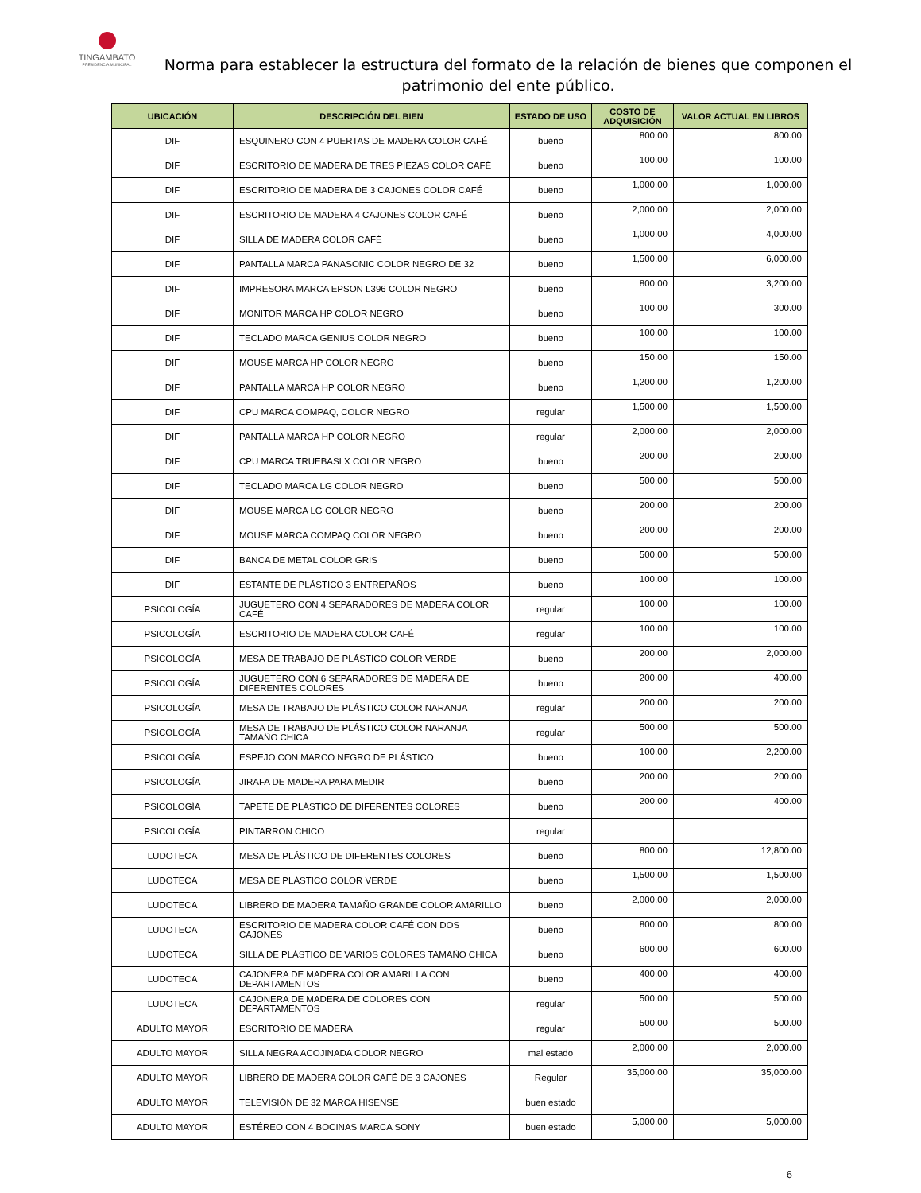TINGAMBATO
PRESIDENCIA MUNICIPAL
Norma para establecer la estructura del formato de la relación de bienes que componen el patrimonio del ente público.
| UBICACIÓN | DESCRIPCIÓN DEL BIEN | ESTADO DE USO | COSTO DE ADQUISICIÓN | VALOR ACTUAL EN LIBROS |
| --- | --- | --- | --- | --- |
| DIF | ESQUINERO CON 4 PUERTAS DE MADERA COLOR CAFÉ | bueno | 800.00 | 800.00 |
| DIF | ESCRITORIO DE MADERA DE TRES PIEZAS COLOR CAFÉ | bueno | 100.00 | 100.00 |
| DIF | ESCRITORIO DE MADERA DE 3 CAJONES COLOR CAFÉ | bueno | 1,000.00 | 1,000.00 |
| DIF | ESCRITORIO DE MADERA 4 CAJONES COLOR CAFÉ | bueno | 2,000.00 | 2,000.00 |
| DIF | SILLA DE MADERA COLOR CAFÉ | bueno | 1,000.00 | 4,000.00 |
| DIF | PANTALLA MARCA PANASONIC COLOR NEGRO DE 32 | bueno | 1,500.00 | 6,000.00 |
| DIF | IMPRESORA MARCA EPSON L396 COLOR NEGRO | bueno | 800.00 | 3,200.00 |
| DIF | MONITOR MARCA HP COLOR NEGRO | bueno | 100.00 | 300.00 |
| DIF | TECLADO MARCA GENIUS COLOR NEGRO | bueno | 100.00 | 100.00 |
| DIF | MOUSE MARCA HP COLOR NEGRO | bueno | 150.00 | 150.00 |
| DIF | PANTALLA MARCA HP COLOR NEGRO | bueno | 1,200.00 | 1,200.00 |
| DIF | CPU MARCA COMPAQ, COLOR NEGRO | regular | 1,500.00 | 1,500.00 |
| DIF | PANTALLA MARCA HP COLOR NEGRO | regular | 2,000.00 | 2,000.00 |
| DIF | CPU MARCA TRUEBASLX COLOR NEGRO | bueno | 200.00 | 200.00 |
| DIF | TECLADO MARCA LG COLOR NEGRO | bueno | 500.00 | 500.00 |
| DIF | MOUSE MARCA LG COLOR NEGRO | bueno | 200.00 | 200.00 |
| DIF | MOUSE MARCA COMPAQ COLOR NEGRO | bueno | 200.00 | 200.00 |
| DIF | BANCA DE METAL COLOR GRIS | bueno | 500.00 | 500.00 |
| DIF | ESTANTE DE PLÁSTICO 3 ENTREPAÑOS | bueno | 100.00 | 100.00 |
| PSICOLOGÍA | JUGUETERO CON 4 SEPARADORES DE MADERA COLOR CAFÉ | regular | 100.00 | 100.00 |
| PSICOLOGÍA | ESCRITORIO DE MADERA COLOR CAFÉ | regular | 100.00 | 100.00 |
| PSICOLOGÍA | MESA DE TRABAJO DE PLÁSTICO COLOR VERDE | bueno | 200.00 | 2,000.00 |
| PSICOLOGÍA | JUGUETERO CON 6 SEPARADORES DE MADERA DE DIFERENTES COLORES | bueno | 200.00 | 400.00 |
| PSICOLOGÍA | MESA DE TRABAJO DE PLÁSTICO COLOR NARANJA | regular | 200.00 | 200.00 |
| PSICOLOGÍA | MESA DE TRABAJO DE PLÁSTICO COLOR NARANJA TAMAÑO CHICA | regular | 500.00 | 500.00 |
| PSICOLOGÍA | ESPEJO CON MARCO NEGRO DE PLÁSTICO | bueno | 100.00 | 2,200.00 |
| PSICOLOGÍA | JIRAFA DE MADERA PARA MEDIR | bueno | 200.00 | 200.00 |
| PSICOLOGÍA | TAPETE DE PLÁSTICO DE DIFERENTES COLORES | bueno | 200.00 | 400.00 |
| PSICOLOGÍA | PINTARRON CHICO | regular | | |
| LUDOTECA | MESA DE PLÁSTICO DE DIFERENTES COLORES | bueno | 800.00 | 12,800.00 |
| LUDOTECA | MESA DE PLÁSTICO COLOR VERDE | bueno | 1,500.00 | 1,500.00 |
| LUDOTECA | LIBRERO DE MADERA TAMAÑO GRANDE COLOR AMARILLO | bueno | 2,000.00 | 2,000.00 |
| LUDOTECA | ESCRITORIO DE MADERA COLOR CAFÉ CON DOS CAJONES | bueno | 800.00 | 800.00 |
| LUDOTECA | SILLA DE PLÁSTICO DE VARIOS COLORES TAMAÑO CHICA | bueno | 600.00 | 600.00 |
| LUDOTECA | CAJONERA DE MADERA COLOR AMARILLA CON DEPARTAMENTOS | bueno | 400.00 | 400.00 |
| LUDOTECA | CAJONERA DE MADERA DE COLORES CON DEPARTAMENTOS | regular | 500.00 | 500.00 |
| ADULTO MAYOR | ESCRITORIO DE MADERA | regular | 500.00 | 500.00 |
| ADULTO MAYOR | SILLA NEGRA ACOJINADA COLOR NEGRO | mal estado | 2,000.00 | 2,000.00 |
| ADULTO MAYOR | LIBRERO DE MADERA COLOR CAFÉ DE 3 CAJONES | Regular | 35,000.00 | 35,000.00 |
| ADULTO MAYOR | TELEVISIÓN DE 32 MARCA HISENSE | buen estado | | |
| ADULTO MAYOR | ESTÉREO CON 4 BOCINAS MARCA SONY | buen estado | 5,000.00 | 5,000.00 |
6